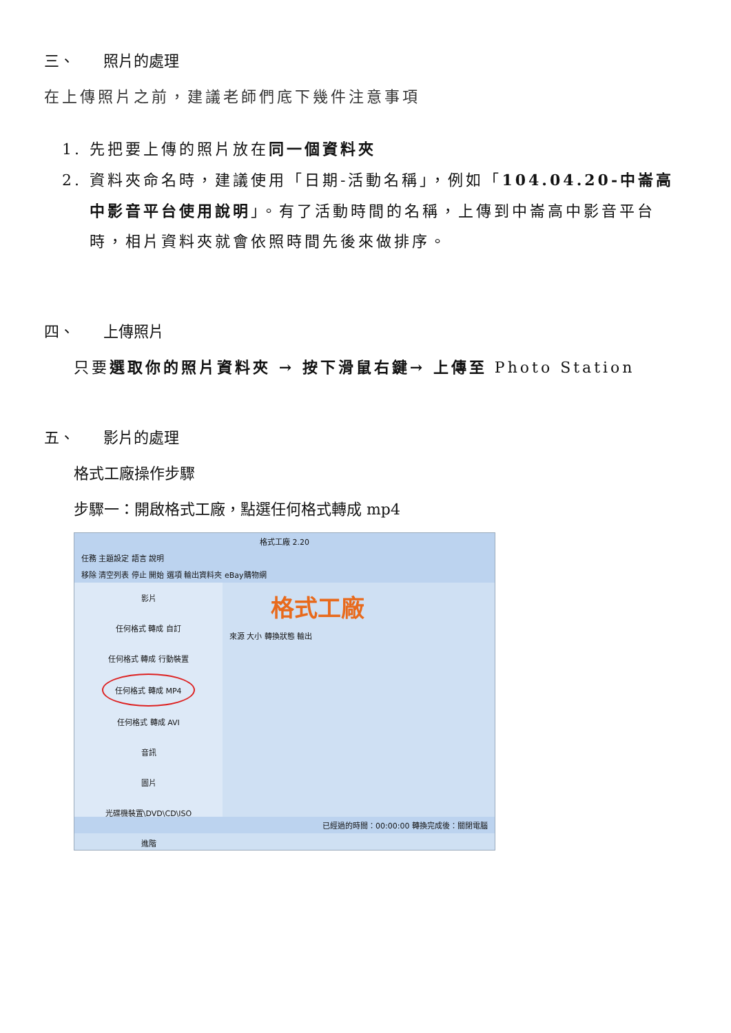三、 照片的處理
在上傳照片之前，建議老師們底下幾件注意事項
1. 先把要上傳的照片放在同一個資料夾
2. 資料夾命名時，建議使用「日期-活動名稱」，例如「104.04.20-中崙高中影音平台使用說明」。有了活動時間的名稱，上傳到中崙高中影音平台時，相片資料夾就會依照時間先後來做排序。
四、 上傳照片
只要選取你的照片資料夾 → 按下滑鼠右鍵→ 上傳至 Photo Station
五、 影片的處理
格式工廠操作步驟
步驟一：開啟格式工廠，點選任何格式轉成 mp4
格式工廠 2.20
任務 主題設定 語言 說明
移除 清空列表 停止 開始 選項 輸出資料夾 eBay購物網
影片
任何格式 轉成 自訂
任何格式 轉成 行動裝置
任何格式 轉成 MP4
任何格式 轉成 AVI
音訊
圖片
光碟機裝置\DVD\CD\ISO
進階
格式工廠
來源 大小 轉換狀態 輸出
已經過的時間：00:00:00 轉換完成後：關閉電腦